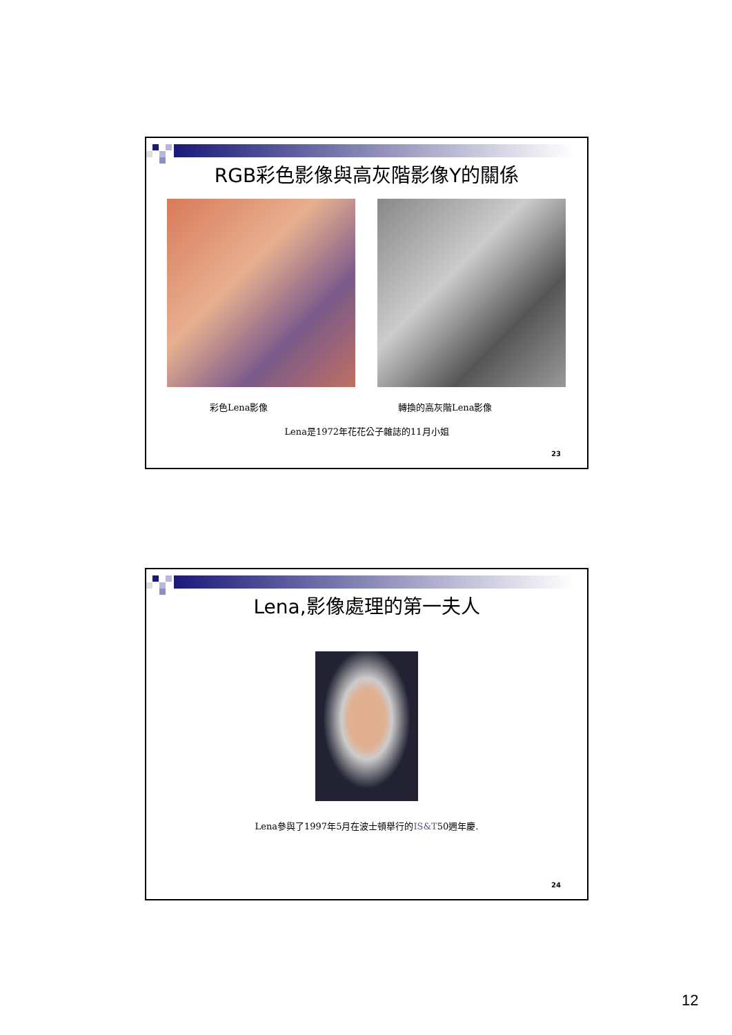RGB彩色影像與高灰階影像Y的關係
彩色Lena影像 轉換的高灰階Lena影像
Lena是1972年花花公子雜誌的11月小姐
23
Lena,影像處理的第一夫人
Lena參與了1997年5月在波士頓舉行的IS&T50週年慶.
24
12